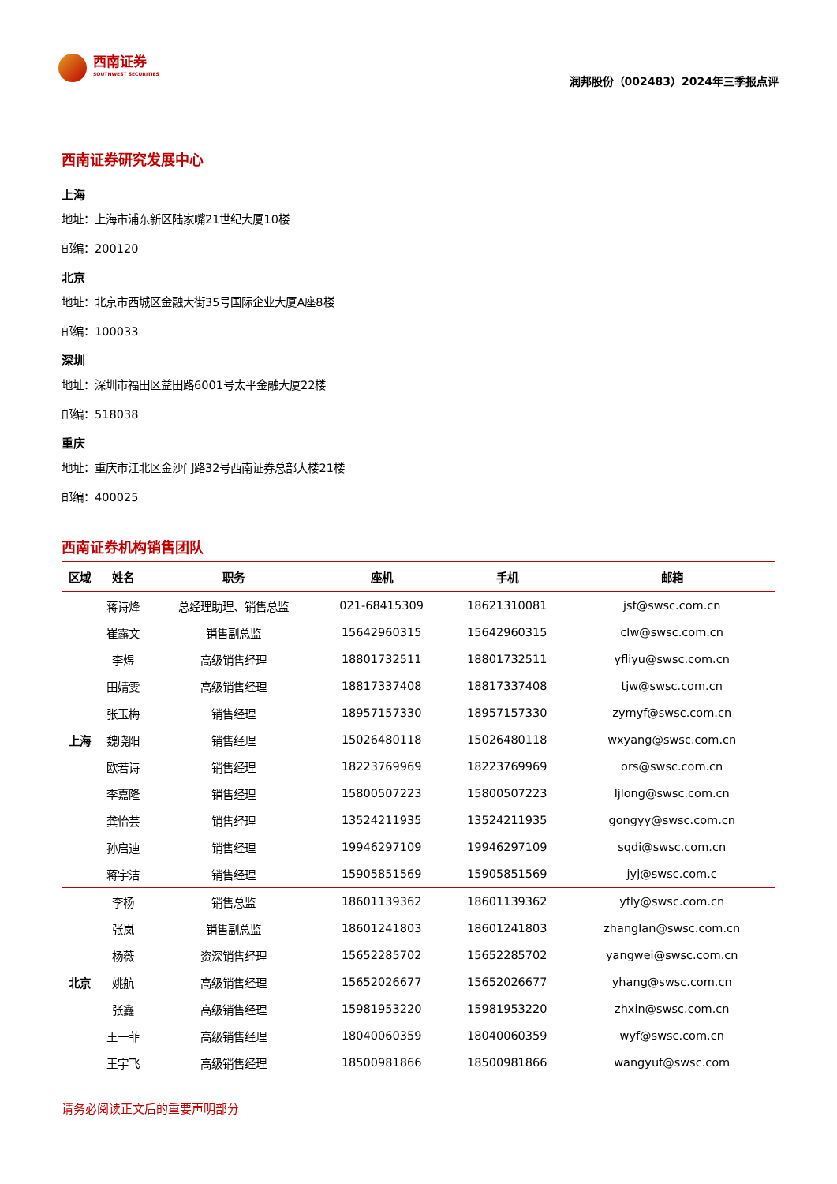西南证券
SOUTHWEST SECURITIES
润邦股份（002483）2024年三季报点评
西南证券研究发展中心
上海
地址：上海市浦东新区陆家嘴21世纪大厦10楼
邮编：200120
北京
地址：北京市西城区金融大街35号国际企业大厦A座8楼
邮编：100033
深圳
地址：深圳市福田区益田路6001号太平金融大厦22楼
邮编：518038
重庆
地址：重庆市江北区金沙门路32号西南证券总部大楼21楼
邮编：400025
西南证券机构销售团队
| 区域 | 姓名 | 职务 | 座机 | 手机 | 邮箱 |
| --- | --- | --- | --- | --- | --- |
| 上海 | 蒋诗烽 | 总经理助理、销售总监 | 021-68415309 | 18621310081 | jsf@swsc.com.cn |
| | 崔露文 | 销售副总监 | 15642960315 | 15642960315 | clw@swsc.com.cn |
| | 李煜 | 高级销售经理 | 18801732511 | 18801732511 | yfliyu@swsc.com.cn |
| | 田婧雯 | 高级销售经理 | 18817337408 | 18817337408 | tjw@swsc.com.cn |
| | 张玉梅 | 销售经理 | 18957157330 | 18957157330 | zymyf@swsc.com.cn |
| | 魏晓阳 | 销售经理 | 15026480118 | 15026480118 | wxyang@swsc.com.cn |
| | 欧若诗 | 销售经理 | 18223769969 | 18223769969 | ors@swsc.com.cn |
| | 李嘉隆 | 销售经理 | 15800507223 | 15800507223 | ljlong@swsc.com.cn |
| | 龚怡芸 | 销售经理 | 13524211935 | 13524211935 | gongyy@swsc.com.cn |
| | 孙启迪 | 销售经理 | 19946297109 | 19946297109 | sqdi@swsc.com.cn |
| | 蒋宇洁 | 销售经理 | 15905851569 | 15905851569 | jyj@swsc.com.c |
| 北京 | 李杨 | 销售总监 | 18601139362 | 18601139362 | yfly@swsc.com.cn |
| | 张岚 | 销售副总监 | 18601241803 | 18601241803 | zhanglan@swsc.com.cn |
| | 杨薇 | 资深销售经理 | 15652285702 | 15652285702 | yangwei@swsc.com.cn |
| | 姚航 | 高级销售经理 | 15652026677 | 15652026677 | yhang@swsc.com.cn |
| | 张鑫 | 高级销售经理 | 15981953220 | 15981953220 | zhxin@swsc.com.cn |
| | 王一菲 | 高级销售经理 | 18040060359 | 18040060359 | wyf@swsc.com.cn |
| | 王宇飞 | 高级销售经理 | 18500981866 | 18500981866 | wangyuf@swsc.com |
请务必阅读正文后的重要声明部分